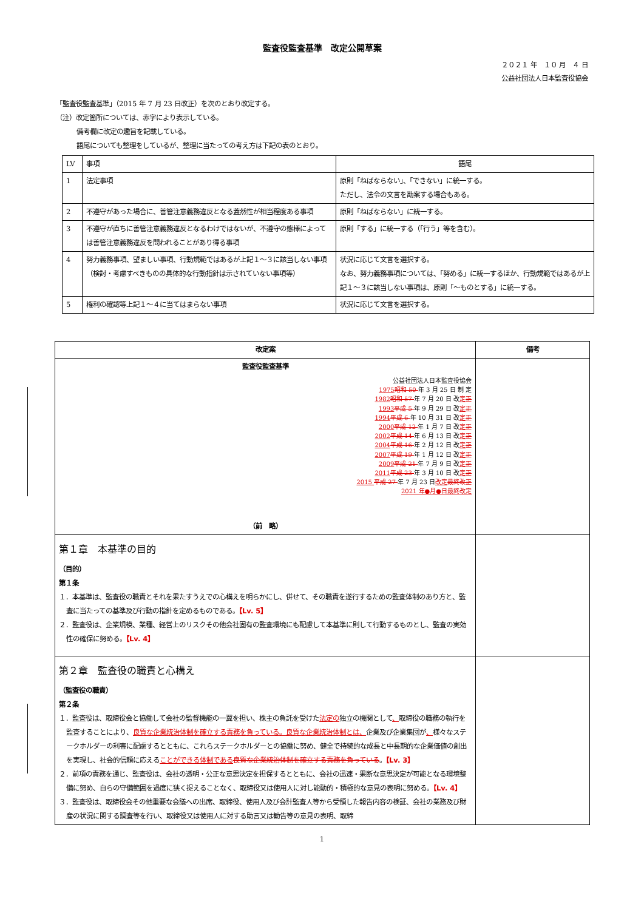監査役監査基準　改定公開草案
２０２１ 年　１０ 月　４ 日
公益社団法人日本監査役協会
「監査役監査基準」（2015 年 7 月 23 日改正）を次のとおり改定する。
（注）改定箇所については、赤字により表示している。
備考欄に改定の趣旨を記載している。
語尾についても整理をしているが、整理に当たっての考え方は下記の表のとおり。
| LV | 事項 | 語尾 |
| --- | --- | --- |
| 1 | 法定事項 | 原則「ねばならない」、「できない」に統一する。 ただし、法令の文言を勘案する場合もある。 |
| 2 | 不遵守があった場合に、善管注意義務違反となる蓋然性が相当程度ある事項 | 原則「ねばならない」に統一する。 |
| 3 | 不遵守が直ちに善管注意義務違反となるわけではないが、不遵守の態様によっては善管注意義務違反を問われることがあり得る事項 | 原則「する」に統一する（「行う」等を含む）。 |
| 4 | 努力義務事項、望ましい事項、行動規範ではあるが上記１～３に該当しない事項（検討・考慮すべきものの具体的な行動指針は示されていない事項等） | 状況に応じて文言を選択する。 なお、努力義務事項については、「努める」に統一するほか、行動規範ではあるが上記１～３に該当しない事項は、原則「～ものとする」に統一する。 |
| 5 | 権利の確認等上記１～４に当てはまらない事項 | 状況に応じて文言を選択する。 |
| 改定案 | 備考 |
| --- | --- |
| 監査役監査基準 公益社団法人日本監査役協会 1975 昭和 50 年 3 月 25 日 制 定 1982 昭和 57 年 7 月 20 日 改 定 正 1993 平成 5 年 9 月 29 日 改 定 正 1994 平成 6 年 10 月 31 日 改 定 正 2000 平成 12 年 1 月 7 日 改 定 正 2002 平成 14 年 6 月 13 日 改 定 正 2004 平成 16 年 2 月 12 日 改 定 正 2007 平成 19 年 1 月 12 日 改 定 正 2009 平成 21 年 7 月 9 日 改 定 正 2011 平成 23 年 3 月 10 日 改 定 正 2015 平成 27 年 7 月 23 日 改定 最終改正 2021 年●月●日最終改定 （前 略） | |
| 第１章 本基準の目的 （目的） 第１条 １．本基準は、監査役の職責とそれを果たすうえでの心構えを明らかにし、併せて、その職責を遂行するための監査体制のあり方と、監査に当たっての基準及び行動の指針を定めるものである。 【Lv. 5】 ２．監査役は、企業規模、業種、経営上のリスクその他会社固有の監査環境にも配慮して本基準に則して行動するものとし、監査の実効性の確保に努める。 【Lv. 4】 | |
| 第２章 監査役の職責と心構え （監査役の職責） 第２条 １．監査役は、取締役会と協働して会社の監督機能の一翼を担い、株主の負託を受けた 法定の 独立の機関として 、 取締役の職務の執行を監査することにより、 良質な企業統治体制を確立する責務を負っている。良質な企業統治体制とは、 企業及び企業集団が 、 様々なステークホルダーの利害に配慮するとともに、これらステークホルダーとの協働に努め、健全で持続的な成長と中長期的な企業価値の創出を実現し、社会的信頼に応える ことができる体制である 良質な企業統治体制を確立する責務を負っている 。 【Lv. 3】 ２．前項の責務を通じ、監査役は、会社の透明・公正な意思決定を担保するとともに、会社の迅速・果断な意思決定が可能となる環境整備に努め、自らの守備範囲を過度に狭く捉えることなく、取締役又は使用人に対し能動的・積極的な意見の表明に努める。 【Lv. 4】 ３．監査役は、取締役会その他重要な会議への出席、取締役、使用人及び会計監査人等から受領した報告内容の検証、会社の業務及び財産の状況に関する調査等を行い、取締役又は使用人に対する助言又は勧告等の意見の表明、取締 | |
1